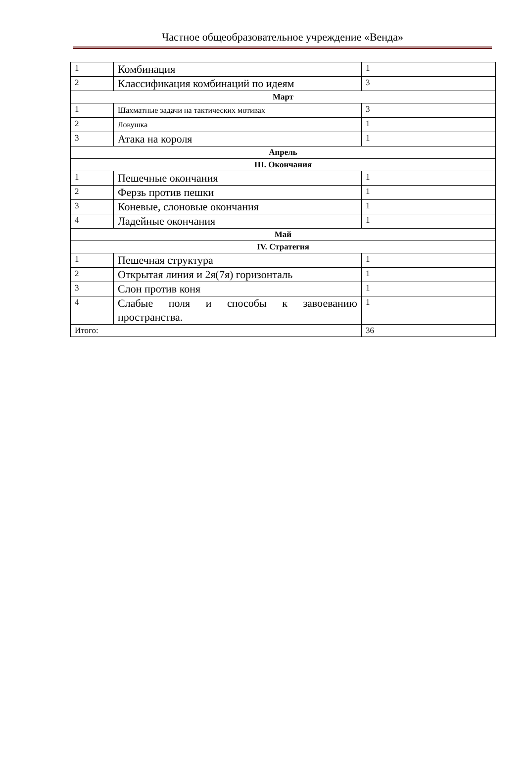Частное общеобразовательное учреждение «Венда»
| 1 | Комбинация | 1 |
| 2 | Классификация комбинаций по идеям | 3 |
| Март | | |
| 1 | Шахматные задачи на тактических мотивах | 3 |
| 2 | Ловушка | 1 |
| 3 | Атака на короля | 1 |
| Апрель | | |
| III. Окончания | | |
| 1 | Пешечные окончания | 1 |
| 2 | Ферзь против пешки | 1 |
| 3 | Коневые, слоновые окончания | 1 |
| 4 | Ладейные окончания | 1 |
| Май | | |
| IV. Стратегия | | |
| 1 | Пешечная структура | 1 |
| 2 | Открытая линия и 2я(7я) горизонталь | 1 |
| 3 | Слон против коня | 1 |
| 4 | Слабые поля и способы к завоеванию пространства. | 1 |
| Итого: | | 36 |